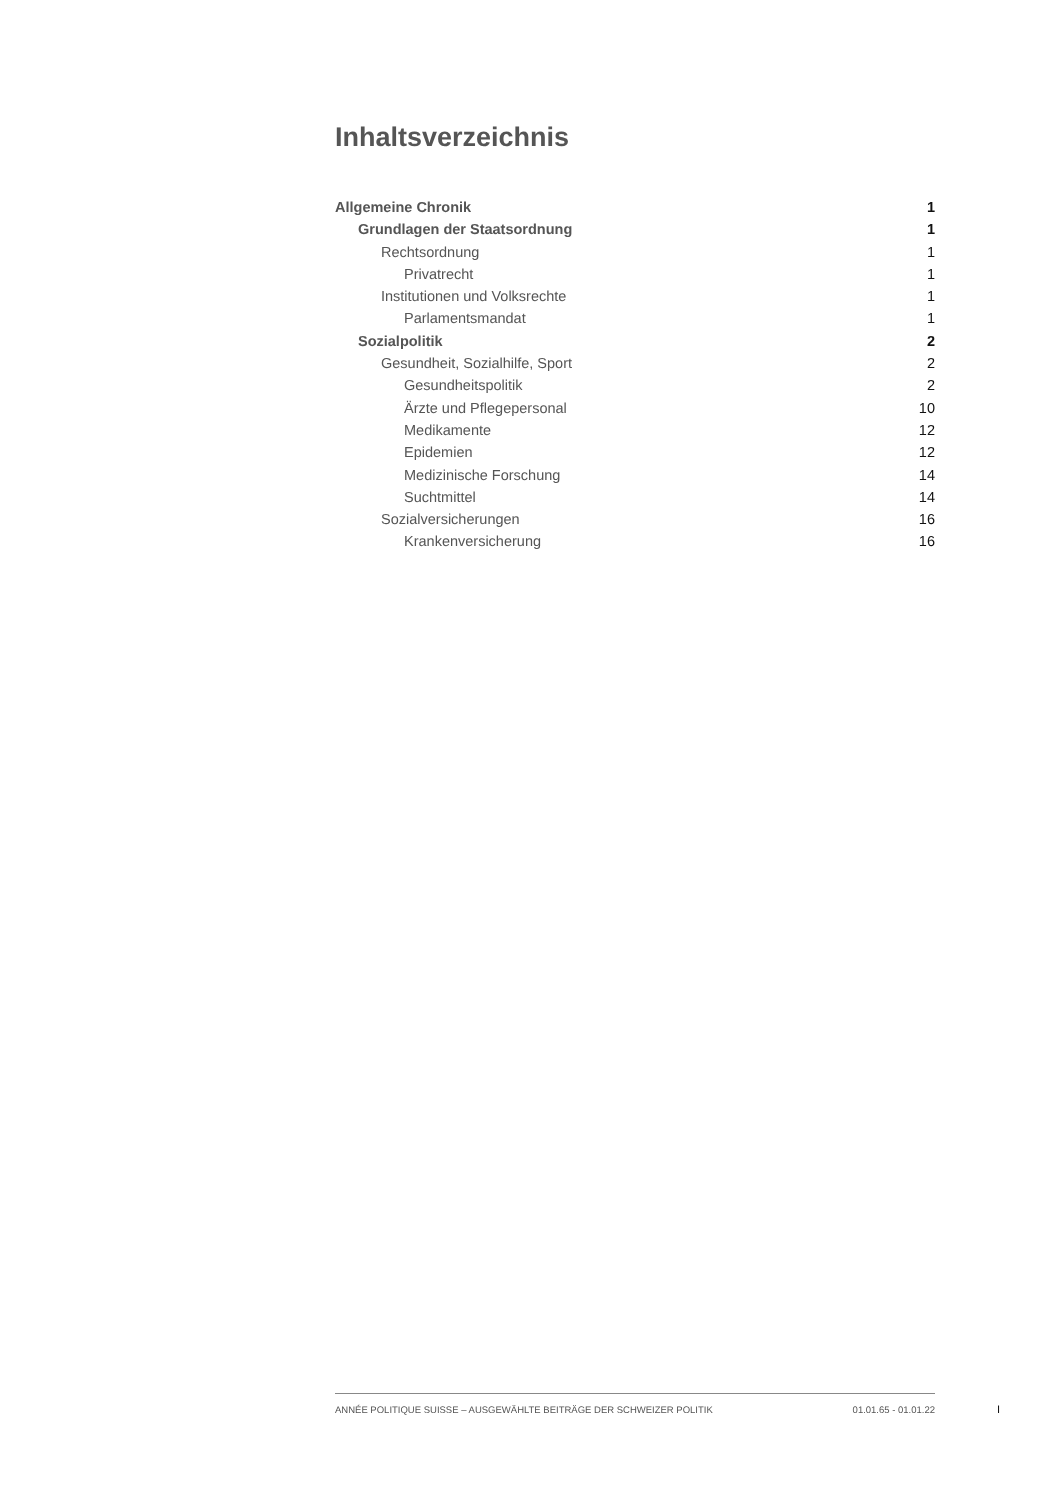Inhaltsverzeichnis
Allgemeine Chronik 1
Grundlagen der Staatsordnung 1
Rechtsordnung 1
Privatrecht 1
Institutionen und Volksrechte 1
Parlamentsmandat 1
Sozialpolitik 2
Gesundheit, Sozialhilfe, Sport 2
Gesundheitspolitik 2
Ärzte und Pflegepersonal 10
Medikamente 12
Epidemien 12
Medizinische Forschung 14
Suchtmittel 14
Sozialversicherungen 16
Krankenversicherung 16
ANNÉE POLITIQUE SUISSE – AUSGEWÄHLTE BEITRÄGE DER SCHWEIZER POLITIK 01.01.65 - 01.01.22
I